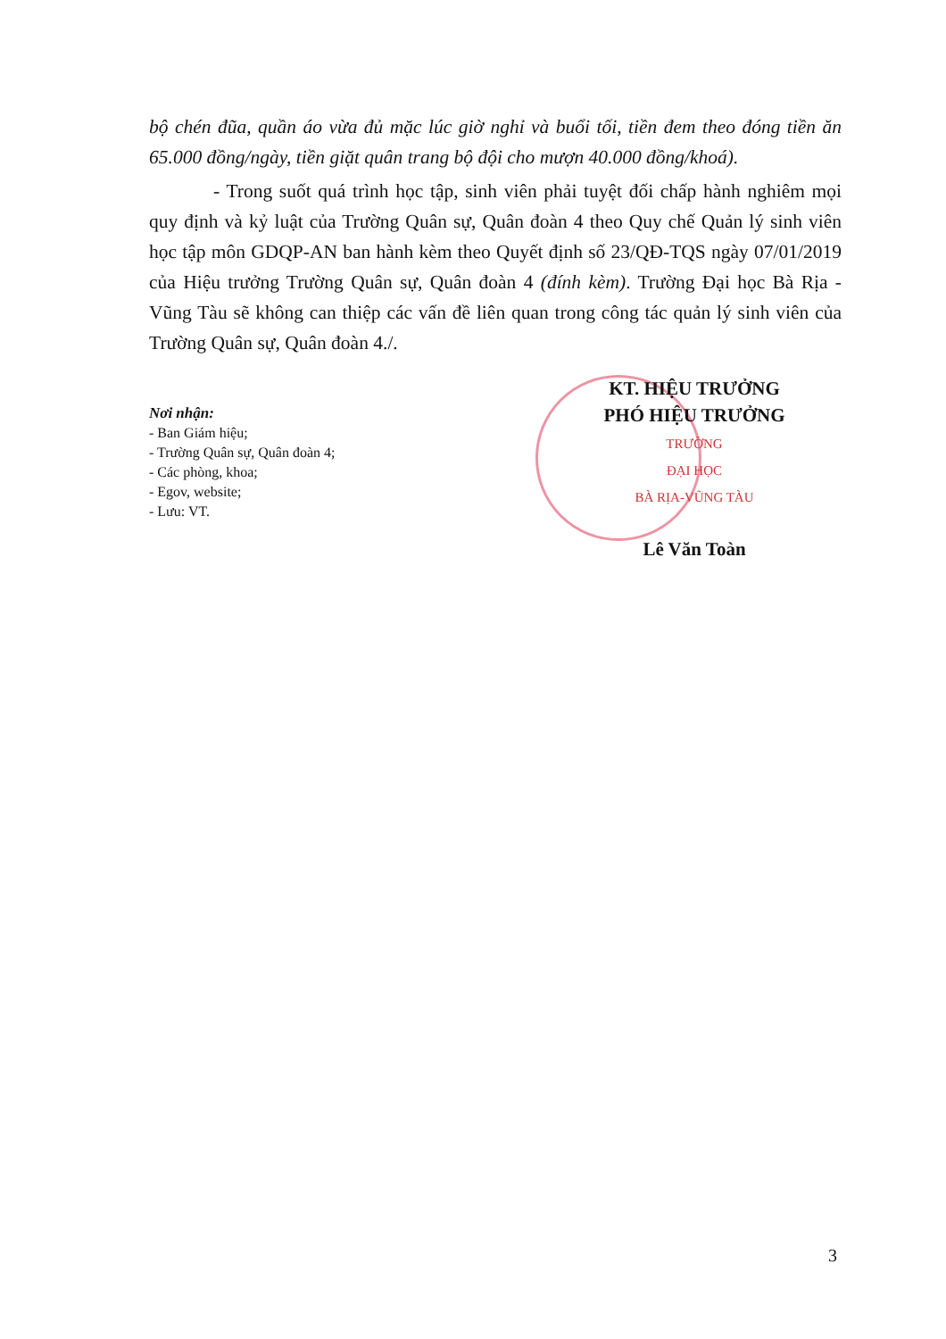bộ chén đũa, quần áo vừa đủ mặc lúc giờ nghỉ và buổi tối, tiền đem theo đóng tiền ăn 65.000 đồng/ngày, tiền giặt quân trang bộ đội cho mượn 40.000 đồng/khoá).
- Trong suốt quá trình học tập, sinh viên phải tuyệt đối chấp hành nghiêm mọi quy định và kỷ luật của Trường Quân sự, Quân đoàn 4 theo Quy chế Quản lý sinh viên học tập môn GDQP-AN ban hành kèm theo Quyết định số 23/QĐ-TQS ngày 07/01/2019 của Hiệu trưởng Trường Quân sự, Quân đoàn 4 (đính kèm). Trường Đại học Bà Rịa - Vũng Tàu sẽ không can thiệp các vấn đề liên quan trong công tác quản lý sinh viên của Trường Quân sự, Quân đoàn 4./.
Nơi nhận:
- Ban Giám hiệu;
- Trường Quân sự, Quân đoàn 4;
- Các phòng, khoa;
- Egov, website;
- Lưu: VT.
KT. HIỆU TRƯỞNG
PHÓ HIỆU TRƯỞNG
TRƯỜNG
ĐẠI HỌC
BÀ RỊA-VŨNG TÀU
Lê Văn Toàn
3